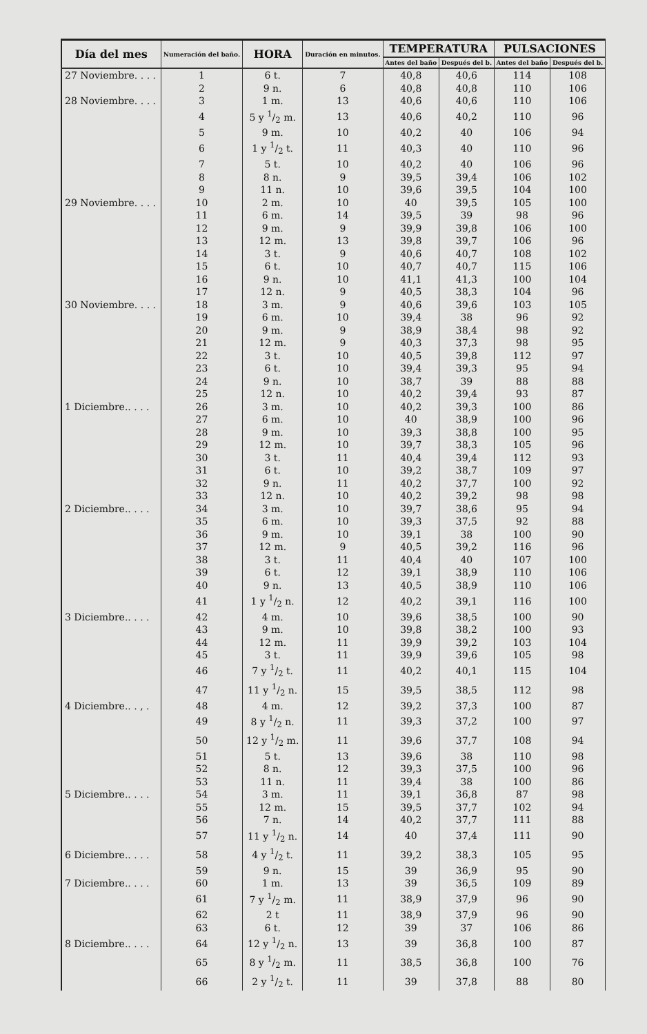| Día del mes | Numeración del baño. | HORA | Duración en minutos. | TEMPERATURA | | PULSACIONES | |
| --- | --- | --- | --- | --- | --- | --- | --- |
| | | | | Antes del baño | Después del b. | Antes del baño | Después del b. |
| 27 Noviembre. . . . | 1 | 6 t. | 7 | 40,8 | 40,6 | 114 | 108 |
| | 2 | 9 n. | 6 | 40,8 | 40,8 | 110 | 106 |
| 28 Noviembre. . . . | 3 | 1 m. | 13 | 40,6 | 40,6 | 110 | 106 |
| | 4 | 5 y 1/2 m. | 13 | 40,6 | 40,2 | 110 | 96 |
| | 5 | 9 m. | 10 | 40,2 | 40 | 106 | 94 |
| | 6 | 1 y 1/2 t. | 11 | 40,3 | 40 | 110 | 96 |
| | 7 | 5 t. | 10 | 40,2 | 40 | 106 | 96 |
| | 8 | 8 n. | 9 | 39,5 | 39,4 | 106 | 102 |
| | 9 | 11 n. | 10 | 39,6 | 39,5 | 104 | 100 |
| 29 Noviembre. . . . | 10 | 2 m. | 10 | 40 | 39,5 | 105 | 100 |
| | 11 | 6 m. | 14 | 39,5 | 39 | 98 | 96 |
| | 12 | 9 m. | 9 | 39,9 | 39,8 | 106 | 100 |
| | 13 | 12 m. | 13 | 39,8 | 39,7 | 106 | 96 |
| | 14 | 3 t. | 9 | 40,6 | 40,7 | 108 | 102 |
| | 15 | 6 t. | 10 | 40,7 | 40,7 | 115 | 106 |
| | 16 | 9 n. | 10 | 41,1 | 41,3 | 100 | 104 |
| | 17 | 12 n. | 9 | 40,5 | 38,3 | 104 | 96 |
| 30 Noviembre. . . . | 18 | 3 m. | 9 | 40,6 | 39,6 | 103 | 105 |
| | 19 | 6 m. | 10 | 39,4 | 38 | 96 | 92 |
| | 20 | 9 m. | 9 | 38,9 | 38,4 | 98 | 92 |
| | 21 | 12 m. | 9 | 40,3 | 37,3 | 98 | 95 |
| | 22 | 3 t. | 10 | 40,5 | 39,8 | 112 | 97 |
| | 23 | 6 t. | 10 | 39,4 | 39,3 | 95 | 94 |
| | 24 | 9 n. | 10 | 38,7 | 39 | 88 | 88 |
| | 25 | 12 n. | 10 | 40,2 | 39,4 | 93 | 87 |
| 1 Diciembre.. . . . | 26 | 3 m. | 10 | 40,2 | 39,3 | 100 | 86 |
| | 27 | 6 m. | 10 | 40 | 38,9 | 100 | 96 |
| | 28 | 9 m. | 10 | 39,3 | 38,8 | 100 | 95 |
| | 29 | 12 m. | 10 | 39,7 | 38,3 | 105 | 96 |
| | 30 | 3 t. | 11 | 40,4 | 39,4 | 112 | 93 |
| | 31 | 6 t. | 10 | 39,2 | 38,7 | 109 | 97 |
| | 32 | 9 n. | 11 | 40,2 | 37,7 | 100 | 92 |
| | 33 | 12 n. | 10 | 40,2 | 39,2 | 98 | 98 |
| 2 Diciembre.. . . . | 34 | 3 m. | 10 | 39,7 | 38,6 | 95 | 94 |
| | 35 | 6 m. | 10 | 39,3 | 37,5 | 92 | 88 |
| | 36 | 9 m. | 10 | 39,1 | 38 | 100 | 90 |
| | 37 | 12 m. | 9 | 40,5 | 39,2 | 116 | 96 |
| | 38 | 3 t. | 11 | 40,4 | 40 | 107 | 100 |
| | 39 | 6 t. | 12 | 39,1 | 38,9 | 110 | 106 |
| | 40 | 9 n. | 13 | 40,5 | 38,9 | 110 | 106 |
| | 41 | 1 y 1/2 n. | 12 | 40,2 | 39,1 | 116 | 100 |
| 3 Diciembre.. . . . | 42 | 4 m. | 10 | 39,6 | 38,5 | 100 | 90 |
| | 43 | 9 m. | 10 | 39,8 | 38,2 | 100 | 93 |
| | 44 | 12 m. | 11 | 39,9 | 39,2 | 103 | 104 |
| | 45 | 3 t. | 11 | 39,9 | 39,6 | 105 | 98 |
| | 46 | 7 y 1/2 t. | 11 | 40,2 | 40,1 | 115 | 104 |
| | 47 | 11 y 1/2 n. | 15 | 39,5 | 38,5 | 112 | 98 |
| 4 Diciembre.. . , . | 48 | 4 m. | 12 | 39,2 | 37,3 | 100 | 87 |
| | 49 | 8 y 1/2 n. | 11 | 39,3 | 37,2 | 100 | 97 |
| | 50 | 12 y 1/2 m. | 11 | 39,6 | 37,7 | 108 | 94 |
| | 51 | 5 t. | 13 | 39,6 | 38 | 110 | 98 |
| | 52 | 8 n. | 12 | 39,3 | 37,5 | 100 | 96 |
| | 53 | 11 n. | 11 | 39,4 | 38 | 100 | 86 |
| 5 Diciembre.. . . . | 54 | 3 m. | 11 | 39,1 | 36,8 | 87 | 98 |
| | 55 | 12 m. | 15 | 39,5 | 37,7 | 102 | 94 |
| | 56 | 7 n. | 14 | 40,2 | 37,7 | 111 | 88 |
| | 57 | 11 y 1/2 n. | 14 | 40 | 37,4 | 111 | 90 |
| 6 Diciembre.. . . . | 58 | 4 y 1/2 t. | 11 | 39,2 | 38,3 | 105 | 95 |
| | 59 | 9 n. | 15 | 39 | 36,9 | 95 | 90 |
| 7 Diciembre.. . . . | 60 | 1 m. | 13 | 39 | 36,5 | 109 | 89 |
| | 61 | 7 y 1/2 m. | 11 | 38,9 | 37,9 | 96 | 90 |
| | 62 | 2 t | 11 | 38,9 | 37,9 | 96 | 90 |
| | 63 | 6 t. | 12 | 39 | 37 | 106 | 86 |
| 8 Diciembre.. . . . | 64 | 12 y 1/2 n. | 13 | 39 | 36,8 | 100 | 87 |
| | 65 | 8 y 1/2 m. | 11 | 38,5 | 36,8 | 100 | 76 |
| | 66 | 2 y 1/2 t. | 11 | 39 | 37,8 | 88 | 80 |